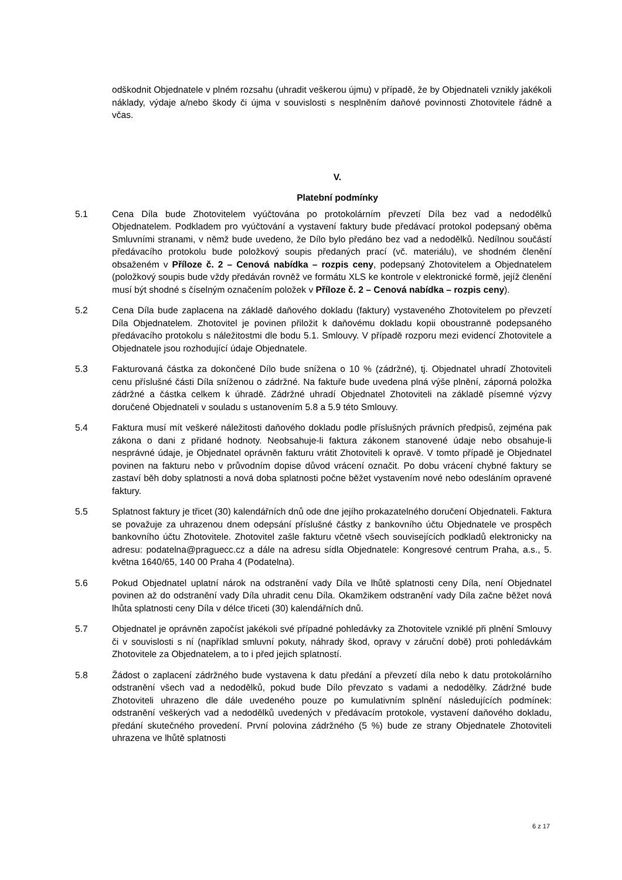odškodnit Objednatele v plném rozsahu (uhradit veškerou újmu) v případě, že by Objednateli vznikly jakékoli náklady, výdaje a/nebo škody či újma v souvislosti s nesplněním daňové povinnosti Zhotovitele řádně a včas.
V.
Platební podmínky
5.1 Cena Díla bude Zhotovitelem vyúčtována po protokolárním převzetí Díla bez vad a nedodělků Objednatelem. Podkladem pro vyúčtování a vystavení faktury bude předávací protokol podepsaný oběma Smluvními stranami, v němž bude uvedeno, že Dílo bylo předáno bez vad a nedodělků. Nedílnou součástí předávacího protokolu bude položkový soupis předaných prací (vč. materiálu), ve shodném členění obsaženém v Příloze č. 2 – Cenová nabídka – rozpis ceny, podepsaný Zhotovitelem a Objednatelem (položkový soupis bude vždy předáván rovněž ve formátu XLS ke kontrole v elektronické formě, jejíž členění musí být shodné s číselným označením položek v Příloze č. 2 – Cenová nabídka – rozpis ceny).
5.2 Cena Díla bude zaplacena na základě daňového dokladu (faktury) vystaveného Zhotovitelem po převzetí Díla Objednatelem. Zhotovitel je povinen přiložit k daňovému dokladu kopii oboustranně podepsaného předávacího protokolu s náležitostmi dle bodu 5.1. Smlouvy. V případě rozporu mezi evidencí Zhotovitele a Objednatele jsou rozhodující údaje Objednatele.
5.3 Fakturovaná částka za dokončené Dílo bude snížena o 10 % (zádržné), tj. Objednatel uhradí Zhotoviteli cenu příslušné části Díla sníženou o zádržné. Na faktuře bude uvedena plná výše plnění, záporná položka zádržné a částka celkem k úhradě. Zádržné uhradí Objednatel Zhotoviteli na základě písemné výzvy doručené Objednateli v souladu s ustanovením 5.8 a 5.9 této Smlouvy.
5.4 Faktura musí mít veškeré náležitosti daňového dokladu podle příslušných právních předpisů, zejména pak zákona o dani z přidané hodnoty. Neobsahuje-li faktura zákonem stanovené údaje nebo obsahuje-li nesprávné údaje, je Objednatel oprávněn fakturu vrátit Zhotoviteli k opravě. V tomto případě je Objednatel povinen na fakturu nebo v průvodním dopise důvod vrácení označit. Po dobu vrácení chybné faktury se zastaví běh doby splatnosti a nová doba splatnosti počne běžet vystavením nové nebo odesláním opravené faktury.
5.5 Splatnost faktury je třicet (30) kalendářních dnů ode dne jejího prokazatelného doručení Objednateli. Faktura se považuje za uhrazenou dnem odepsání příslušné částky z bankovního účtu Objednatele ve prospěch bankovního účtu Zhotovitele. Zhotovitel zašle fakturu včetně všech souvisejících podkladů elektronicky na adresu: podatelna@praguecc.cz a dále na adresu sídla Objednatele: Kongresové centrum Praha, a.s., 5. května 1640/65, 140 00 Praha 4 (Podatelna).
5.6 Pokud Objednatel uplatní nárok na odstranění vady Díla ve lhůtě splatnosti ceny Díla, není Objednatel povinen až do odstranění vady Díla uhradit cenu Díla. Okamžikem odstranění vady Díla začne běžet nová lhůta splatnosti ceny Díla v délce třiceti (30) kalendářních dnů.
5.7 Objednatel je oprávněn započíst jakékoli své případné pohledávky za Zhotovitele vzniklé při plnění Smlouvy či v souvislosti s ní (například smluvní pokuty, náhrady škod, opravy v záruční době) proti pohledávkám Zhotovitele za Objednatelem, a to i před jejich splatností.
5.8 Žádost o zaplacení zádržného bude vystavena k datu předání a převzetí díla nebo k datu protokolárního odstranění všech vad a nedodělků, pokud bude Dílo převzato s vadami a nedodělky. Zádržné bude Zhotoviteli uhrazeno dle dále uvedeného pouze po kumulativním splnění následujících podmínek: odstranění veškerých vad a nedodělků uvedených v předávacím protokole, vystavení daňového dokladu, předání skutečného provedení. První polovina zádržného (5 %) bude ze strany Objednatele Zhotoviteli uhrazena ve lhůtě splatnosti
6 z 17